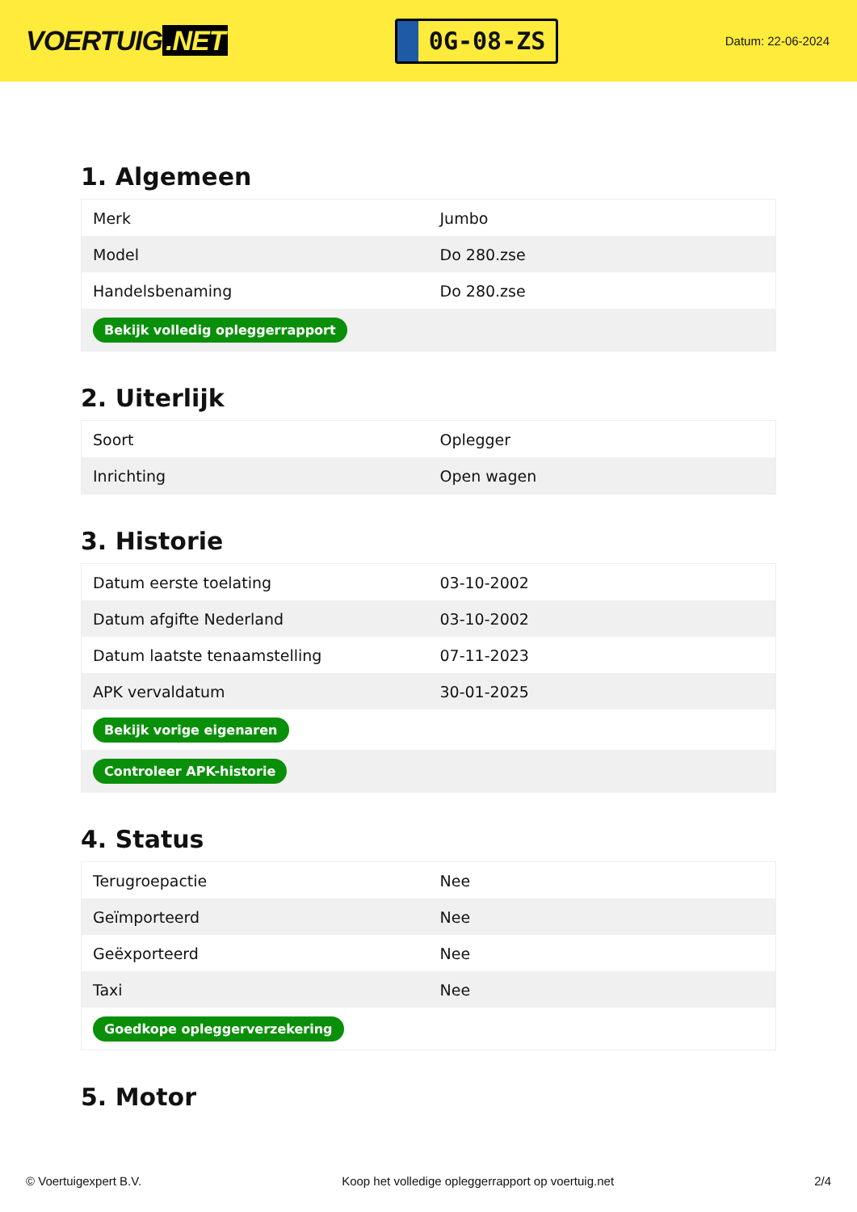VOERTUIG.NET
0G-08-ZS
Datum: 22-06-2024
1. Algemeen
| Merk | Jumbo |
| Model | Do 280.zse |
| Handelsbenaming | Do 280.zse |
| Bekijk volledig opleggerrapport | |
2. Uiterlijk
| Soort | Oplegger |
| Inrichting | Open wagen |
3. Historie
| Datum eerste toelating | 03-10-2002 |
| Datum afgifte Nederland | 03-10-2002 |
| Datum laatste tenaamstelling | 07-11-2023 |
| APK vervaldatum | 30-01-2025 |
| Bekijk vorige eigenaren | |
| Controleer APK-historie | |
4. Status
| Terugroepactie | Nee |
| Geïmporteerd | Nee |
| Geëxporteerd | Nee |
| Taxi | Nee |
| Goedkope opleggerverzekering | |
5. Motor
© Voertuigexpert B.V. Koop het volledige opleggerrapport op voertuig.net 2/4